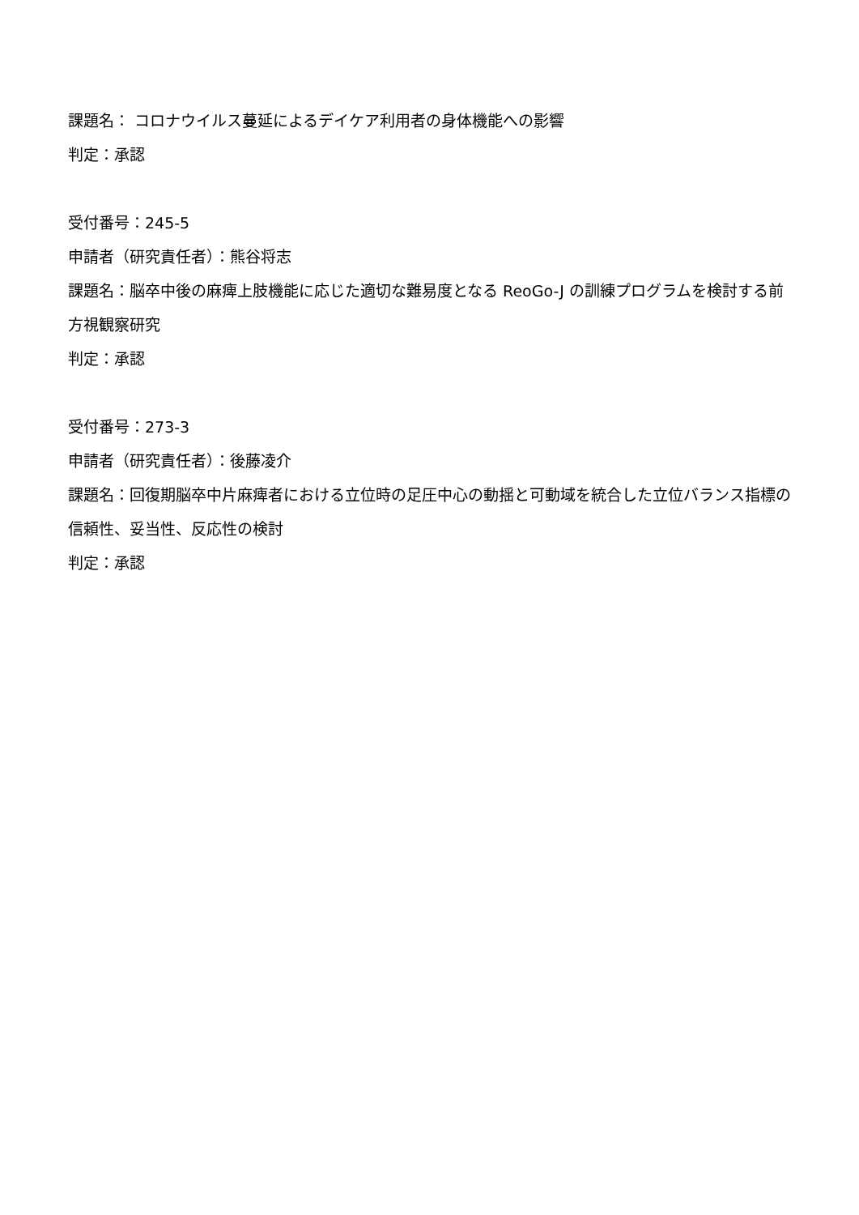課題名： コロナウイルス蔓延によるデイケア利用者の身体機能への影響
判定：承認
受付番号：245-5
申請者（研究責任者）：熊谷将志
課題名：脳卒中後の麻痺上肢機能に応じた適切な難易度となる ReoGo-J の訓練プログラムを検討する前方視観察研究
判定：承認
受付番号：273-3
申請者（研究責任者）：後藤凌介
課題名：回復期脳卒中片麻痺者における立位時の足圧中心の動揺と可動域を統合した立位バランス指標の信頼性、妥当性、反応性の検討
判定：承認